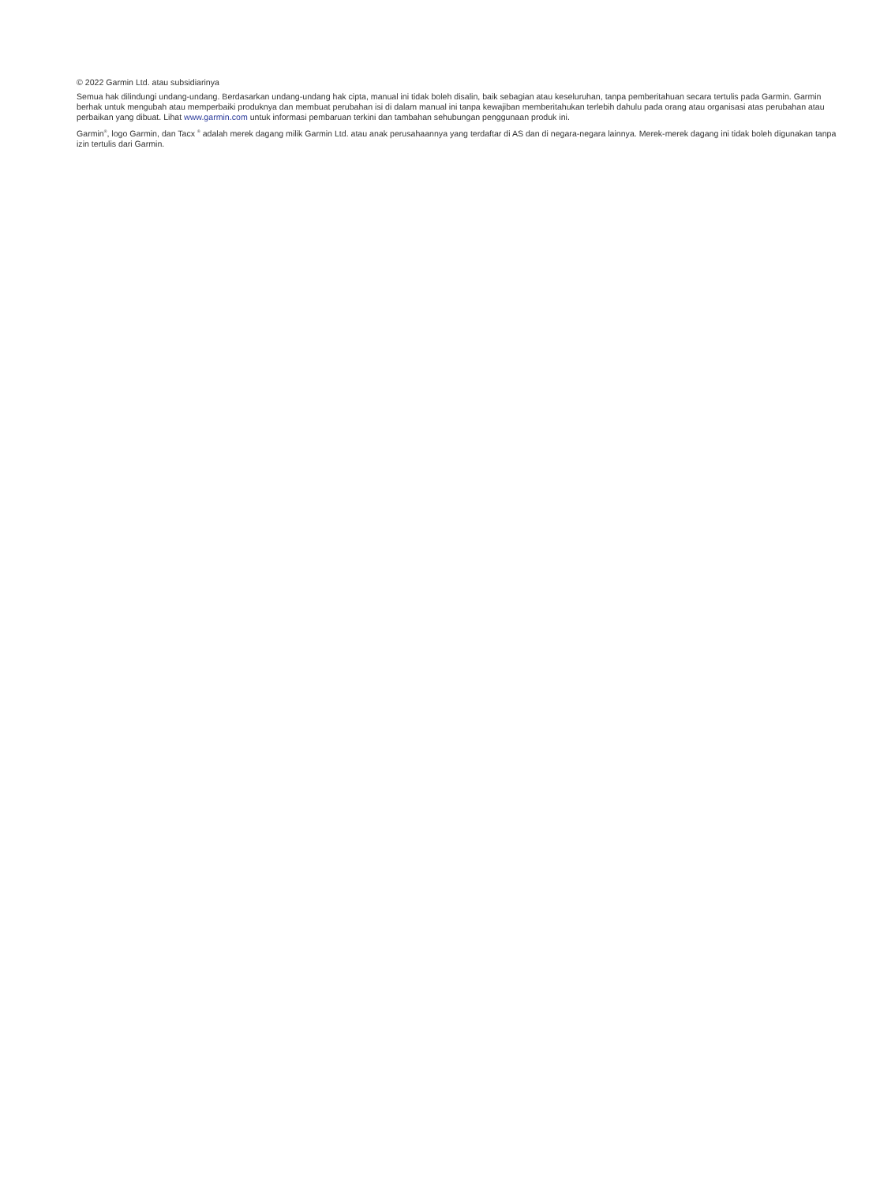© 2022 Garmin Ltd. atau subsidiarinya
Semua hak dilindungi undang-undang. Berdasarkan undang-undang hak cipta, manual ini tidak boleh disalin, baik sebagian atau keseluruhan, tanpa pemberitahuan secara tertulis pada Garmin. Garmin berhak untuk mengubah atau memperbaiki produknya dan membuat perubahan isi di dalam manual ini tanpa kewajiban memberitahukan terlebih dahulu pada orang atau organisasi atas perubahan atau perbaikan yang dibuat. Lihat www.garmin.com untuk informasi pembaruan terkini dan tambahan sehubungan penggunaan produk ini.
Garmin<sup>®</sup>, logo Garmin, dan Tacx <sup>®</sup> adalah merek dagang milik Garmin Ltd. atau anak perusahaannya yang terdaftar di AS dan di negara-negara lainnya. Merek-merek dagang ini tidak boleh digunakan tanpa izin tertulis dari Garmin.